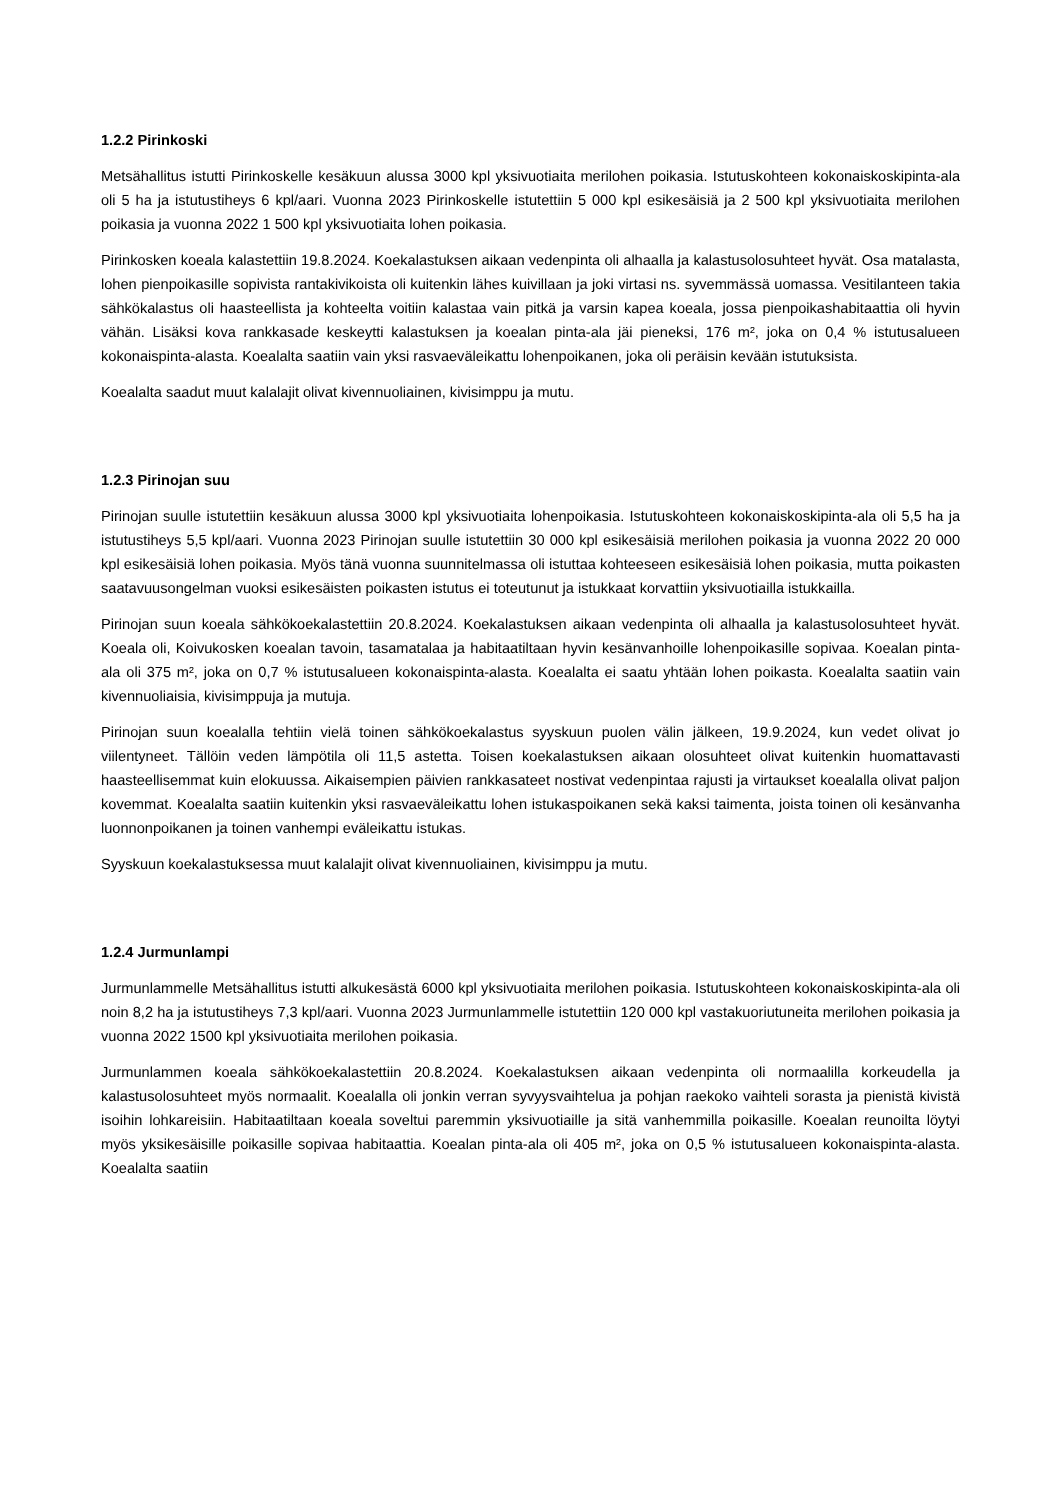1.2.2 Pirinkoski
Metsähallitus istutti Pirinkoskelle kesäkuun alussa 3000 kpl yksivuotiaita merilohen poikasia. Istutuskohteen kokonaiskoskipinta-ala oli 5 ha ja istutustiheys 6 kpl/aari. Vuonna 2023 Pirinkoskelle istutettiin 5 000 kpl esikesäisiä ja 2 500 kpl yksivuotiaita merilohen poikasia ja vuonna 2022 1 500 kpl yksivuotiaita lohen poikasia.
Pirinkosken koeala kalastettiin 19.8.2024. Koekalastuksen aikaan vedenpinta oli alhaalla ja kalastusolosuhteet hyvät. Osa matalasta, lohen pienpoikasille sopivista rantakivikoista oli kuitenkin lähes kuivillaan ja joki virtasi ns. syvemmässä uomassa. Vesitilanteen takia sähkökalastus oli haasteellista ja kohteelta voitiin kalastaa vain pitkä ja varsin kapea koeala, jossa pienpoikashabitaattia oli hyvin vähän. Lisäksi kova rankkasade keskeytti kalastuksen ja koealan pinta-ala jäi pieneksi, 176 m², joka on 0,4 % istutusalueen kokonaispinta-alasta. Koealalta saatiin vain yksi rasvaeväleikattu lohenpoikanen, joka oli peräisin kevään istutuksista.
Koealalta saadut muut kalalajit olivat kivennuoliainen, kivisimppu ja mutu.
1.2.3 Pirinojan suu
Pirinojan suulle istutettiin kesäkuun alussa 3000 kpl yksivuotiaita lohenpoikasia. Istutuskohteen kokonaiskoskipinta-ala oli 5,5 ha ja istutustiheys 5,5 kpl/aari. Vuonna 2023 Pirinojan suulle istutettiin 30 000 kpl esikesäisiä merilohen poikasia ja vuonna 2022 20 000 kpl esikesäisiä lohen poikasia. Myös tänä vuonna suunnitelmassa oli istuttaa kohteeseen esikesäisiä lohen poikasia, mutta poikasten saatavuusongelman vuoksi esikesäisten poikasten istutus ei toteutunut ja istukkaat korvattiin yksivuotiailla istukkailla.
Pirinojan suun koeala sähkökoekalastettiin 20.8.2024. Koekalastuksen aikaan vedenpinta oli alhaalla ja kalastusolosuhteet hyvät. Koeala oli, Koivukosken koealan tavoin, tasamatalaa ja habitaatiltaan hyvin kesänvanhoille lohenpoikasille sopivaa. Koealan pinta-ala oli 375 m², joka on 0,7 % istutusalueen kokonaispinta-alasta. Koealalta ei saatu yhtään lohen poikasta. Koealalta saatiin vain kivennuoliaisia, kivisimppuja ja mutuja.
Pirinojan suun koealalla tehtiin vielä toinen sähkökoekalastus syyskuun puolen välin jälkeen, 19.9.2024, kun vedet olivat jo viilentyneet. Tällöin veden lämpötila oli 11,5 astetta. Toisen koekalastuksen aikaan olosuhteet olivat kuitenkin huomattavasti haasteellisemmat kuin elokuussa. Aikaisempien päivien rankkasateet nostivat vedenpintaa rajusti ja virtaukset koealalla olivat paljon kovemmat. Koealalta saatiin kuitenkin yksi rasvaeväleikattu lohen istukaspoikanen sekä kaksi taimenta, joista toinen oli kesänvanha luonnonpoikanen ja toinen vanhempi eväleikattu istukas.
Syyskuun koekalastuksessa muut kalalajit olivat kivennuoliainen, kivisimppu ja mutu.
1.2.4 Jurmunlampi
Jurmunlammelle Metsähallitus istutti alkukesästä 6000 kpl yksivuotiaita merilohen poikasia. Istutuskohteen kokonaiskoskipinta-ala oli noin 8,2 ha ja istutustiheys 7,3 kpl/aari. Vuonna 2023 Jurmunlammelle istutettiin 120 000 kpl vastakuoriutuneita merilohen poikasia ja vuonna 2022 1500 kpl yksivuotiaita merilohen poikasia.
Jurmunlammen koeala sähkökoekalastettiin 20.8.2024. Koekalastuksen aikaan vedenpinta oli normaalilla korkeudella ja kalastusolosuhteet myös normaalit. Koealalla oli jonkin verran syvyysvaihtelua ja pohjan raekoko vaihteli sorasta ja pienistä kivistä isoihin lohkareisiin. Habitaatiltaan koeala soveltui paremmin yksivuotiaille ja sitä vanhemmilla poikasille. Koealan reunoilta löytyi myös yksikesäisille poikasille sopivaa habitaattia. Koealan pinta-ala oli 405 m², joka on 0,5 % istutusalueen kokonaispinta-alasta. Koealalta saatiin